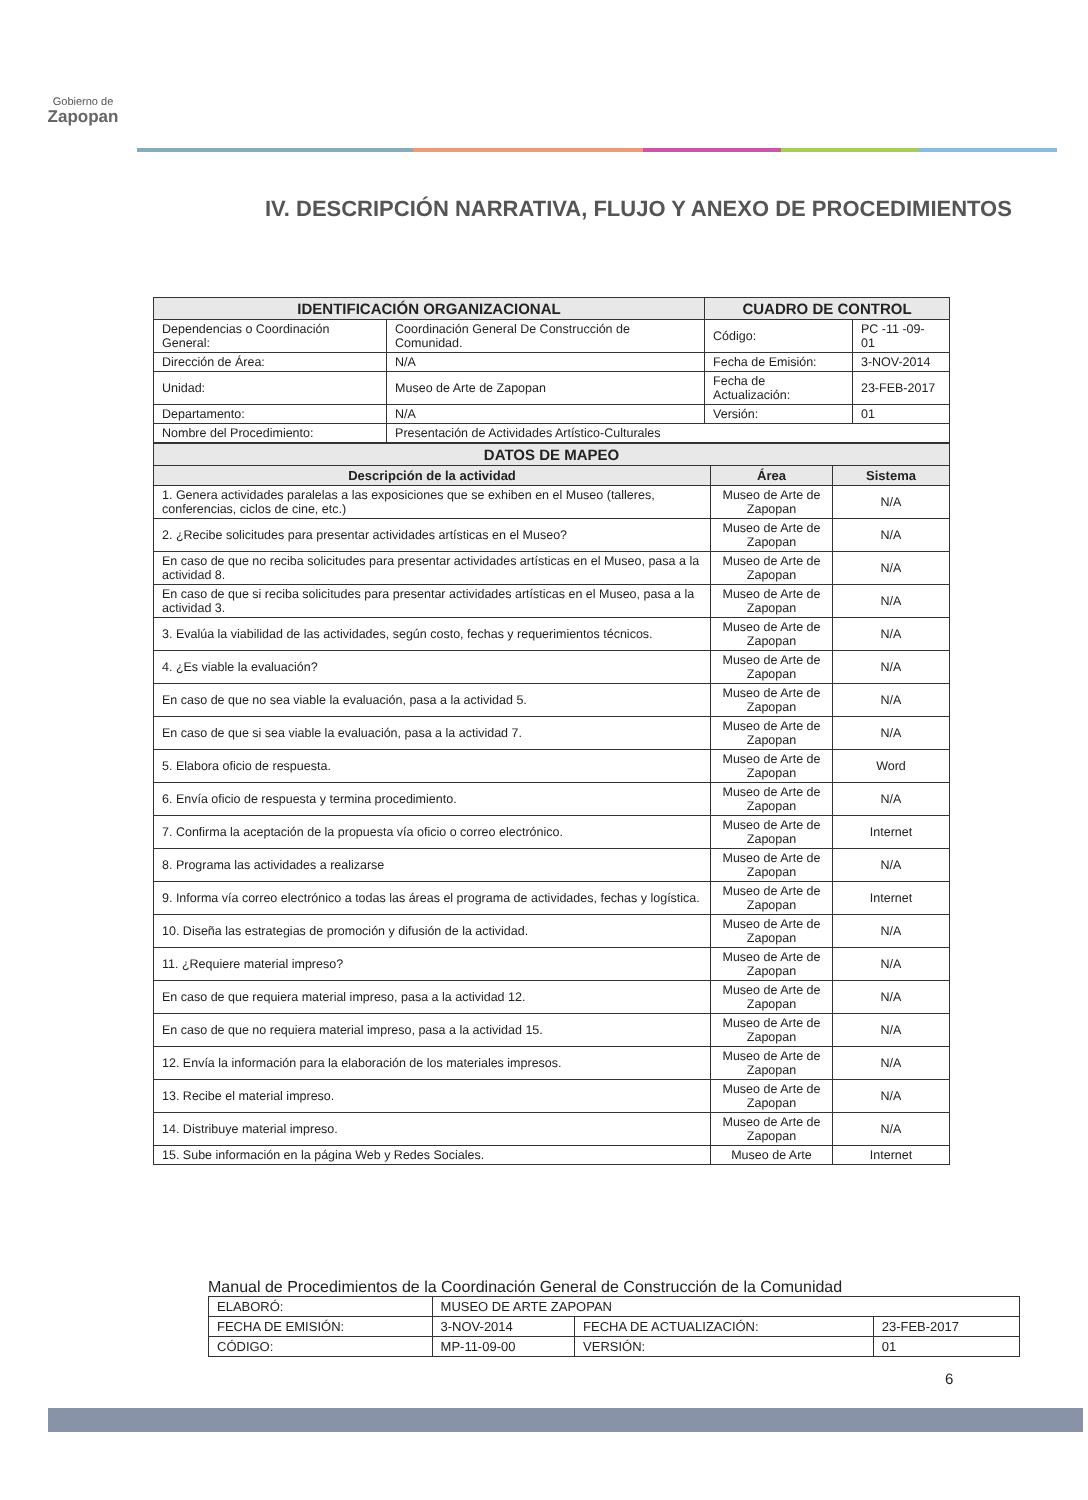Gobierno de
Zapopan
IV. DESCRIPCIÓN NARRATIVA, FLUJO Y ANEXO DE PROCEDIMIENTOS
| IDENTIFICACIÓN ORGANIZACIONAL | | CUADRO DE CONTROL | |
| --- | --- | --- | --- |
| Dependencias o Coordinación General: | Coordinación General De Construcción de Comunidad. | Código: | PC -11 -09- 01 |
| Dirección de Área: | N/A | Fecha de Emisión: | 3-NOV-2014 |
| Unidad: | Museo de Arte de Zapopan | Fecha de Actualización: | 23-FEB-2017 |
| Departamento: | N/A | Versión: | 01 |
| Nombre del Procedimiento: | Presentación de Actividades Artístico-Culturales | | |
| DATOS DE MAPEO | | |
| --- | --- | --- |
| Descripción de la actividad | Área | Sistema |
| 1. Genera actividades paralelas a las exposiciones que se exhiben en el Museo (talleres, conferencias, ciclos de cine, etc.) | Museo de Arte de Zapopan | N/A |
| 2. ¿Recibe solicitudes para presentar actividades artísticas en el Museo? | Museo de Arte de Zapopan | N/A |
| En caso de que no reciba solicitudes para presentar actividades artísticas en el Museo, pasa a la actividad 8. | Museo de Arte de Zapopan | N/A |
| En caso de que si reciba solicitudes para presentar actividades artísticas en el Museo, pasa a la actividad 3. | Museo de Arte de Zapopan | N/A |
| 3. Evalúa la viabilidad de las actividades, según costo, fechas y requerimientos técnicos. | Museo de Arte de Zapopan | N/A |
| 4. ¿Es viable la evaluación? | Museo de Arte de Zapopan | N/A |
| En caso de que no sea viable la evaluación, pasa a la actividad 5. | Museo de Arte de Zapopan | N/A |
| En caso de que si sea viable la evaluación, pasa a la actividad 7. | Museo de Arte de Zapopan | N/A |
| 5. Elabora oficio de respuesta. | Museo de Arte de Zapopan | Word |
| 6. Envía oficio de respuesta y termina procedimiento. | Museo de Arte de Zapopan | N/A |
| 7. Confirma la aceptación de la propuesta vía oficio o correo electrónico. | Museo de Arte de Zapopan | Internet |
| 8. Programa las actividades a realizarse | Museo de Arte de Zapopan | N/A |
| 9. Informa vía correo electrónico a todas las áreas el programa de actividades, fechas y logística. | Museo de Arte de Zapopan | Internet |
| 10. Diseña las estrategias de promoción y difusión de la actividad. | Museo de Arte de Zapopan | N/A |
| 11. ¿Requiere material impreso? | Museo de Arte de Zapopan | N/A |
| En caso de que requiera material impreso, pasa a la actividad 12. | Museo de Arte de Zapopan | N/A |
| En caso de que no requiera material impreso, pasa a la actividad 15. | Museo de Arte de Zapopan | N/A |
| 12. Envía la información para la elaboración de los materiales impresos. | Museo de Arte de Zapopan | N/A |
| 13. Recibe el material impreso. | Museo de Arte de Zapopan | N/A |
| 14. Distribuye material impreso. | Museo de Arte de Zapopan | N/A |
| 15. Sube información en la página Web y Redes Sociales. | Museo de Arte | Internet |
Manual de Procedimientos de la Coordinación General de Construcción de la Comunidad
| ELABORÓ: | MUSEO DE ARTE ZAPOPAN | | |
| FECHA DE EMISIÓN: | 3-NOV-2014 | FECHA DE ACTUALIZACIÓN: | 23-FEB-2017 |
| CÓDIGO: | MP-11-09-00 | VERSIÓN: | 01 |
6